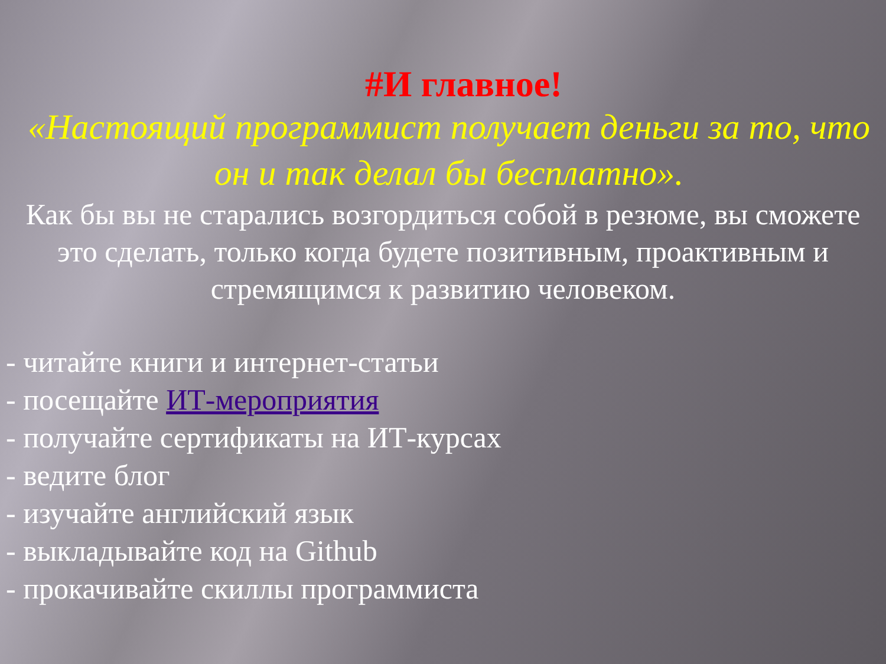#И главное!
«Настоящий программист получает деньги за то, что он и так делал бы бесплатно».
Как бы вы не старались возгордиться собой в резюме, вы сможете это сделать, только когда будете позитивным, проактивным и стремящимся к развитию человеком.
- читайте книги и интернет-статьи
- посещайте ИТ-мероприятия
- получайте сертификаты на ИТ-курсах
- ведите блог
- изучайте английский язык
- выкладывайте код на Github
- прокачивайте скиллы программиста